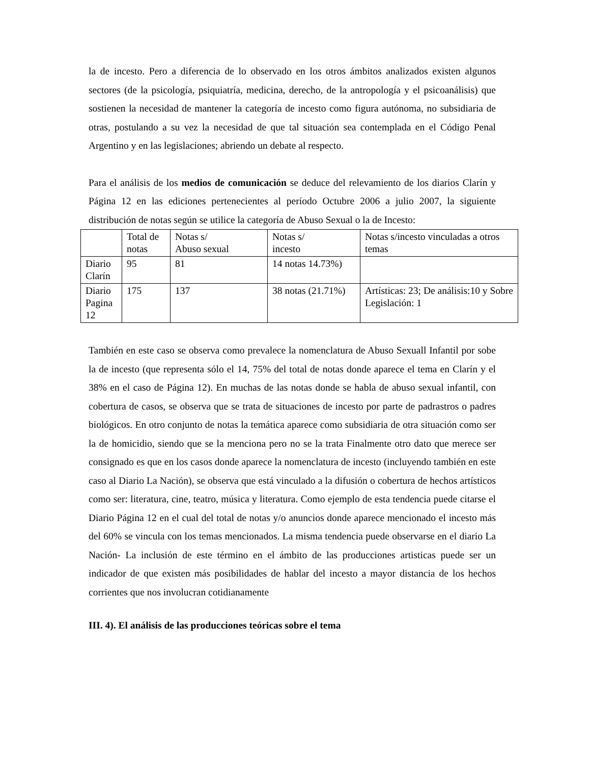la de incesto. Pero a diferencia de lo observado en los otros ámbitos analizados existen algunos sectores (de la psicología, psiquiatría, medicina, derecho, de la antropología y el psicoanálisis) que sostienen la necesidad de mantener la categoría de incesto como figura autónoma, no subsidiaria de otras, postulando a su vez la necesidad de que tal situación sea contemplada en el Código Penal Argentino y en las legislaciones; abriendo un debate al respecto.
Para el análisis de los medios de comunicación se deduce del relevamiento de los diarios Clarín y Página 12 en las ediciones pertenecientes al período Octubre 2006 a julio 2007, la siguiente distribución de notas según se utilice la categoría de Abuso Sexual o la de Incesto:
| | Total de notas | Notas s/ Abuso sexual | Notas s/ incesto | Notas s/incesto vinculadas a otros temas |
| Diario Clarín | 95 | 81 | 14 notas 14.73%) | |
| Diario Pagina 12 | 175 | 137 | 38 notas (21.71%) | Artísticas: 23; De análisis:10 y Sobre Legislación: 1 |
También en este caso se observa como prevalece la nomenclatura de Abuso Sexuall Infantil por sobe la de incesto (que representa sólo el 14, 75% del total de notas donde aparece el tema en Clarín y el 38% en el caso de Página 12). En muchas de las notas donde se habla de abuso sexual infantil, con cobertura de casos, se observa que se trata de situaciones de incesto por parte de padrastros o padres biológicos. En otro conjunto de notas la temática aparece como subsidiaria de otra situación como ser la de homicidio, siendo que se la menciona pero no se la trata Finalmente otro dato que merece ser consignado es que en los casos donde aparece la nomenclatura de incesto (incluyendo también en este caso al Diario La Nación), se observa que está vinculado a la difusión o cobertura de hechos artísticos como ser: literatura, cine, teatro, música y literatura. Como ejemplo de esta tendencia puede citarse el Diario Página 12 en el cual del total de notas y/o anuncios donde aparece mencionado el incesto más del 60% se vincula con los temas mencionados. La misma tendencia puede observarse en el diario La Nación- La inclusión de este término en el ámbito de las producciones artisticas puede ser un indicador de que existen más posibilidades de hablar del incesto a mayor distancia de los hechos corrientes que nos involucran cotidianamente
III. 4). El análisis de las producciones teóricas sobre el tema